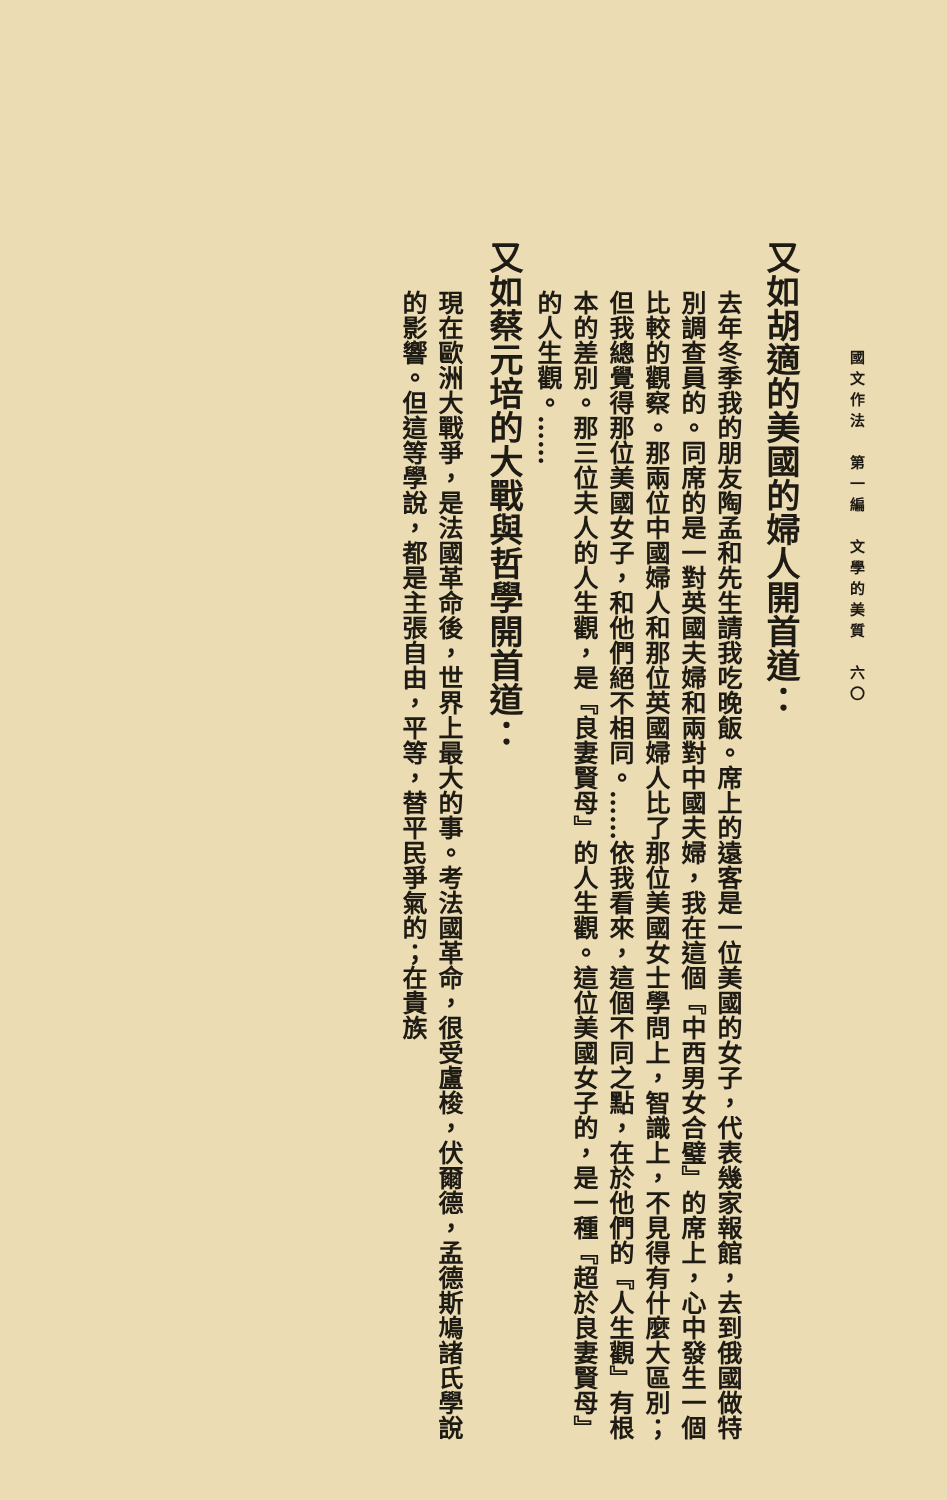國文作法　第一編　文學的美質　六〇
又如胡適的美國的婦人開首道：
去年冬季我的朋友陶孟和先生請我吃晚飯。席上的遠客是一位美國的女子，代表幾家報館，去到俄國做特別調查員的。同席的是一對英國夫婦和兩對中國夫婦，我在這個『中西男女合璧』的席上，心中發生一個比較的觀察。那兩位中國婦人和那位英國婦人比了那位美國女士學問上，智識上，不見得有什麼大區別；但我總覺得那位美國女子，和他們絕不相同。……依我看來，這個不同之點，在於他們的『人生觀』有根本的差別。那三位夫人的人生觀，是『良妻賢母』的人生觀。這位美國女子的，是一種『超於良妻賢母』的人生觀。……
又如蔡元培的大戰與哲學開首道：
現在歐洲大戰爭，是法國革命後，世界上最大的事。考法國革命，很受盧梭，伏爾德，孟德斯鳩諸氏學說的影響。但這等學說，都是主張自由，平等，替平民爭氣的；在貴族